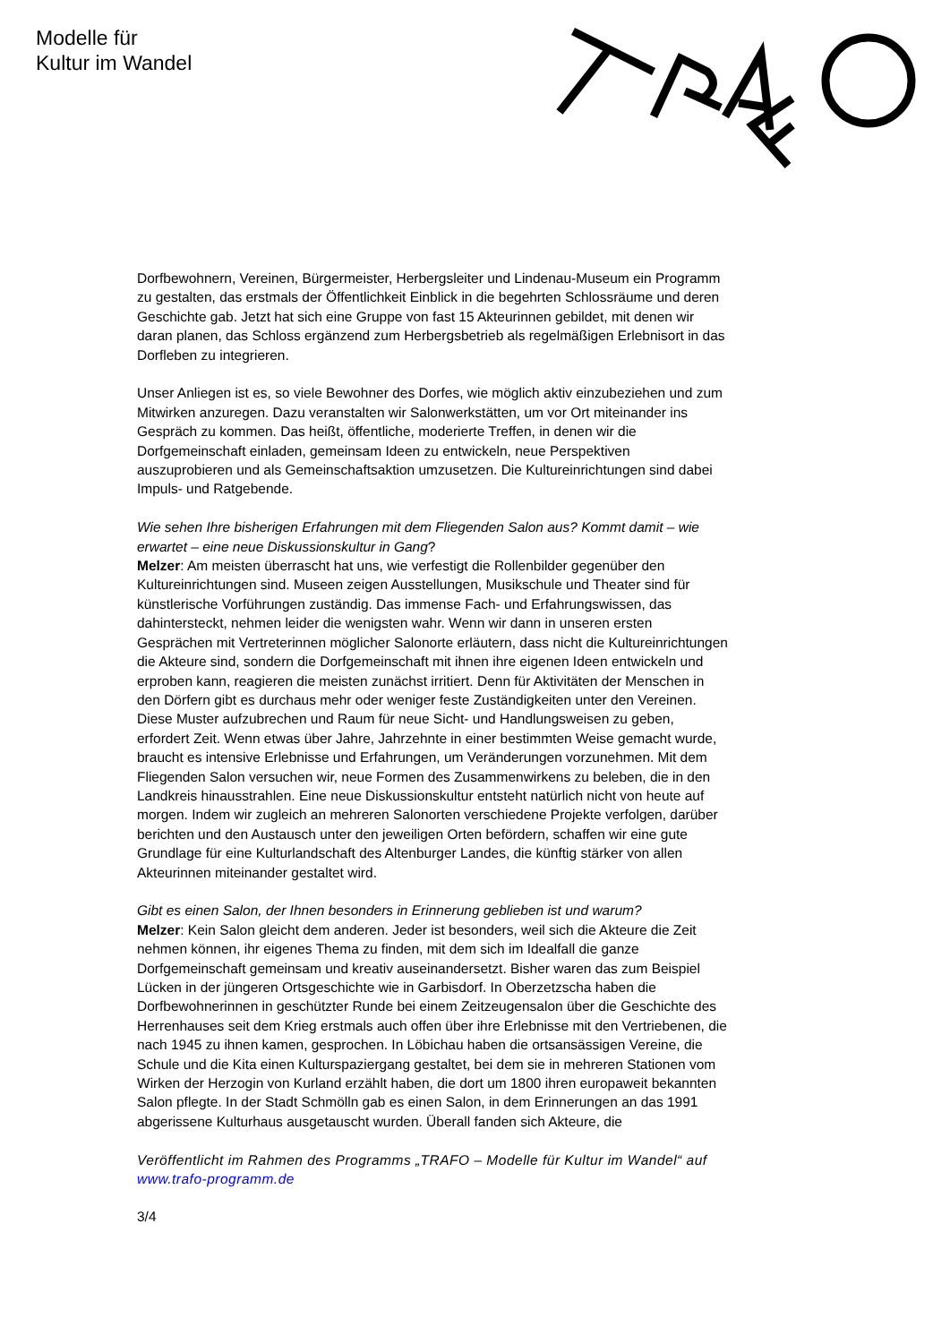Modelle für
Kultur im Wandel
Dorfbewohnern, Vereinen, Bürgermeister, Herbergsleiter und Lindenau-Museum ein Programm zu gestalten, das erstmals der Öffentlichkeit Einblick in die begehrten Schlossräume und deren Geschichte gab. Jetzt hat sich eine Gruppe von fast 15 Akteurinnen gebildet, mit denen wir daran planen, das Schloss ergänzend zum Herbergsbetrieb als regelmäßigen Erlebnisort in das Dorfleben zu integrieren.
Unser Anliegen ist es, so viele Bewohner des Dorfes, wie möglich aktiv einzubeziehen und zum Mitwirken anzuregen. Dazu veranstalten wir Salonwerkstätten, um vor Ort miteinander ins Gespräch zu kommen. Das heißt, öffentliche, moderierte Treffen, in denen wir die Dorfgemeinschaft einladen, gemeinsam Ideen zu entwickeln, neue Perspektiven auszuprobieren und als Gemeinschaftsaktion umzusetzen. Die Kultureinrichtungen sind dabei Impuls- und Ratgebende.
Wie sehen Ihre bisherigen Erfahrungen mit dem Fliegenden Salon aus? Kommt damit – wie erwartet – eine neue Diskussionskultur in Gang?
Melzer: Am meisten überrascht hat uns, wie verfestigt die Rollenbilder gegenüber den Kultureinrichtungen sind. Museen zeigen Ausstellungen, Musikschule und Theater sind für künstlerische Vorführungen zuständig. Das immense Fach- und Erfahrungswissen, das dahintersteckt, nehmen leider die wenigsten wahr. Wenn wir dann in unseren ersten Gesprächen mit Vertreterinnen möglicher Salonorte erläutern, dass nicht die Kultureinrichtungen die Akteure sind, sondern die Dorfgemeinschaft mit ihnen ihre eigenen Ideen entwickeln und erproben kann, reagieren die meisten zunächst irritiert. Denn für Aktivitäten der Menschen in den Dörfern gibt es durchaus mehr oder weniger feste Zuständigkeiten unter den Vereinen. Diese Muster aufzubrechen und Raum für neue Sicht- und Handlungsweisen zu geben, erfordert Zeit. Wenn etwas über Jahre, Jahrzehnte in einer bestimmten Weise gemacht wurde, braucht es intensive Erlebnisse und Erfahrungen, um Veränderungen vorzunehmen. Mit dem Fliegenden Salon versuchen wir, neue Formen des Zusammenwirkens zu beleben, die in den Landkreis hinausstrahlen. Eine neue Diskussionskultur entsteht natürlich nicht von heute auf morgen. Indem wir zugleich an mehreren Salonorten verschiedene Projekte verfolgen, darüber berichten und den Austausch unter den jeweiligen Orten befördern, schaffen wir eine gute Grundlage für eine Kulturlandschaft des Altenburger Landes, die künftig stärker von allen Akteurinnen miteinander gestaltet wird.
Gibt es einen Salon, der Ihnen besonders in Erinnerung geblieben ist und warum?
Melzer: Kein Salon gleicht dem anderen. Jeder ist besonders, weil sich die Akteure die Zeit nehmen können, ihr eigenes Thema zu finden, mit dem sich im Idealfall die ganze Dorfgemeinschaft gemeinsam und kreativ auseinandersetzt. Bisher waren das zum Beispiel Lücken in der jüngeren Ortsgeschichte wie in Garbisdorf. In Oberzetzscha haben die Dorfbewohnerinnen in geschützter Runde bei einem Zeitzeugensalon über die Geschichte des Herrenhauses seit dem Krieg erstmals auch offen über ihre Erlebnisse mit den Vertriebenen, die nach 1945 zu ihnen kamen, gesprochen. In Löbichau haben die ortsansässigen Vereine, die Schule und die Kita einen Kulturspaziergang gestaltet, bei dem sie in mehreren Stationen vom Wirken der Herzogin von Kurland erzählt haben, die dort um 1800 ihren europaweit bekannten Salon pflegte. In der Stadt Schmölln gab es einen Salon, in dem Erinnerungen an das 1991 abgerissene Kulturhaus ausgetauscht wurden. Überall fanden sich Akteure, die
Veröffentlicht im Rahmen des Programms „TRAFO – Modelle für Kultur im Wandel“ auf www.trafo-programm.de
3/4